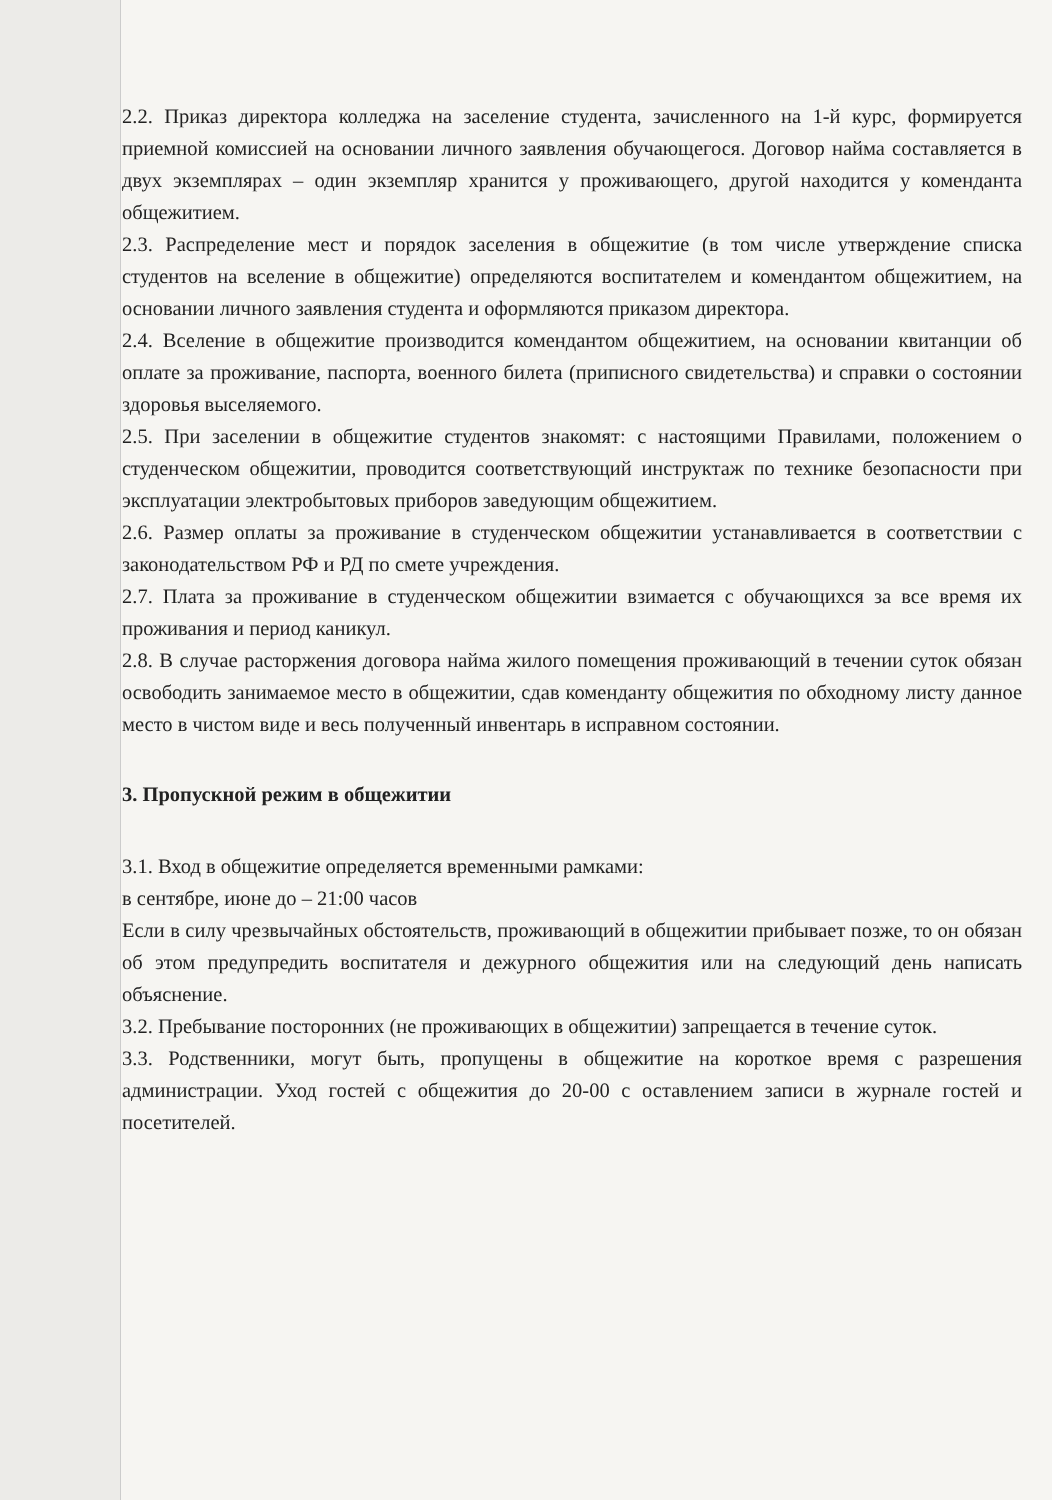2.2. Приказ директора колледжа на заселение студента, зачисленного на 1-й курс, формируется приемной комиссией на основании личного заявления обучающегося. Договор найма составляется в двух экземплярах – один экземпляр хранится у проживающего, другой находится у коменданта общежитием.
2.3. Распределение мест и порядок заселения в общежитие (в том числе утверждение списка студентов на вселение в общежитие) определяются воспитателем и комендантом общежитием, на основании личного заявления студента и оформляются приказом директора.
2.4. Вселение в общежитие производится комендантом общежитием, на основании квитанции об оплате за проживание, паспорта, военного билета (приписного свидетельства) и справки о состоянии здоровья выселяемого.
2.5. При заселении в общежитие студентов знакомят: с настоящими Правилами, положением о студенческом общежитии, проводится соответствующий инструктаж по технике безопасности при эксплуатации электробытовых приборов заведующим общежитием.
2.6. Размер оплаты за проживание в студенческом общежитии устанавливается в соответствии с законодательством РФ и РД по смете учреждения.
2.7. Плата за проживание в студенческом общежитии взимается с обучающихся за все время их проживания и период каникул.
2.8. В случае расторжения договора найма жилого помещения проживающий в течении суток обязан освободить занимаемое место в общежитии, сдав коменданту общежития по обходному листу данное место в чистом виде и весь полученный инвентарь в исправном состоянии.
3. Пропускной режим в общежитии
3.1. Вход в общежитие определяется временными рамками:
в сентябре, июне до – 21:00 часов
Если в силу чрезвычайных обстоятельств, проживающий в общежитии прибывает позже, то он обязан об этом предупредить воспитателя и дежурного общежития или на следующий день написать объяснение.
3.2. Пребывание посторонних (не проживающих в общежитии) запрещается в течение суток.
3.3. Родственники, могут быть, пропущены в общежитие на короткое время с разрешения администрации. Уход гостей с общежития до 20-00 с оставлением записи в журнале гостей и посетителей.